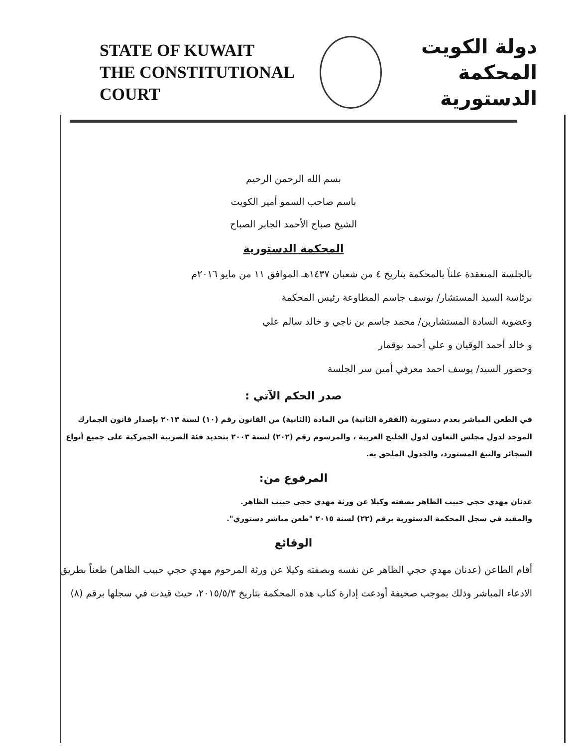STATE OF KUWAIT
THE CONSTITUTIONAL COURT
دولة الكويت
المحكمة الدستورية
بسم الله الرحمن الرحيم
باسم صاحب السمو أمير الكويت
الشيخ صباح الأحمد الجابر الصباح
المحكمة الدستورية
بالجلسة المنعقدة علناً بالمحكمة بتاريخ ٤ من شعبان ١٤٣٧هـ الموافق ١١ من مايو ٢٠١٦م
برئاسة السيد المستشار/ يوسف جاسم المطاوعة رئيس المحكمة
وعضوية السادة المستشارين/ محمد جاسم بن ناجي و خالد سالم علي
و خالد أحمد الوقيان و علي أحمد بوقمار
وحضور السيد/ يوسف احمد معرفي أمين سر الجلسة
صدر الحكم الآتي :
في الطعن المباشر بعدم دستورية (الفقرة الثانية) من المادة (الثانية) من القانون رقم (١٠) لسنة ٢٠١٣ بإصدار قانون الجمارك الموحد لدول مجلس التعاون لدول الخليج العربية ، والمرسوم رقم (٢٠٢) لسنة ٢٠٠٣ بتحديد فئة الضريبة الجمركية على جميع أنواع السجائر والتبغ المستورد، والجدول الملحق به.
المرفوع من:
عدنان مهدي حجي حبيب الظاهر بصفته وكيلا عن ورثة مهدي حجي حبيب الظاهر.
والمقيد في سجل المحكمة الدستورية برقم (٢٢) لسنة ٢٠١٥ "طعن مباشر دستوري".
الوقائع
أقام الطاعن (عدنان مهدي حجي الظاهر عن نفسه وبصفته وكيلا عن ورثة المرحوم مهدي حجي حبيب الظاهر) طعناً بطريق الادعاء المباشر وذلك بموجب صحيفة أودعت إدارة كتاب هذه المحكمة بتاريخ ٢٠١٥/٥/٣، حيث قيدت في سجلها برقم (٨)